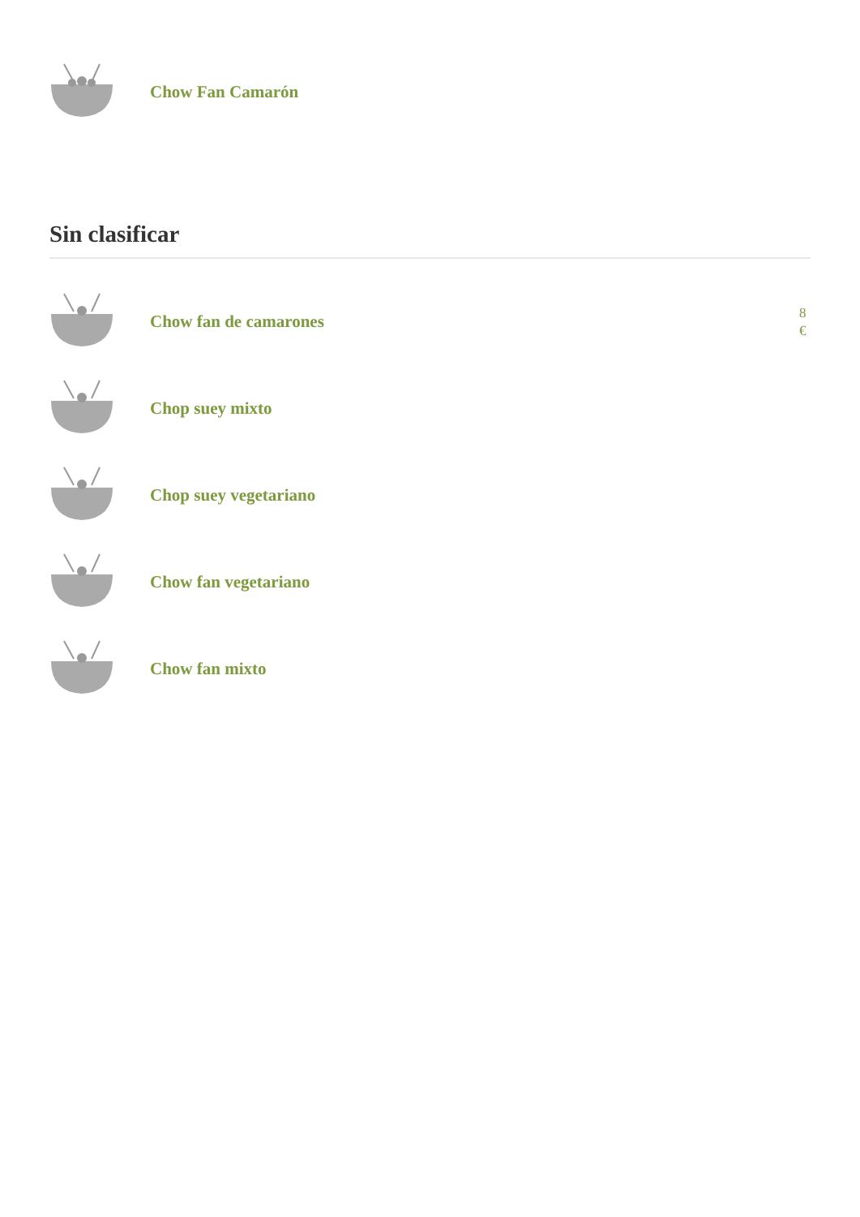Chow Fan Camarón
Sin clasificar
Chow fan de camarones
8 €
Chop suey mixto
Chop suey vegetariano
Chow fan vegetariano
Chow fan mixto